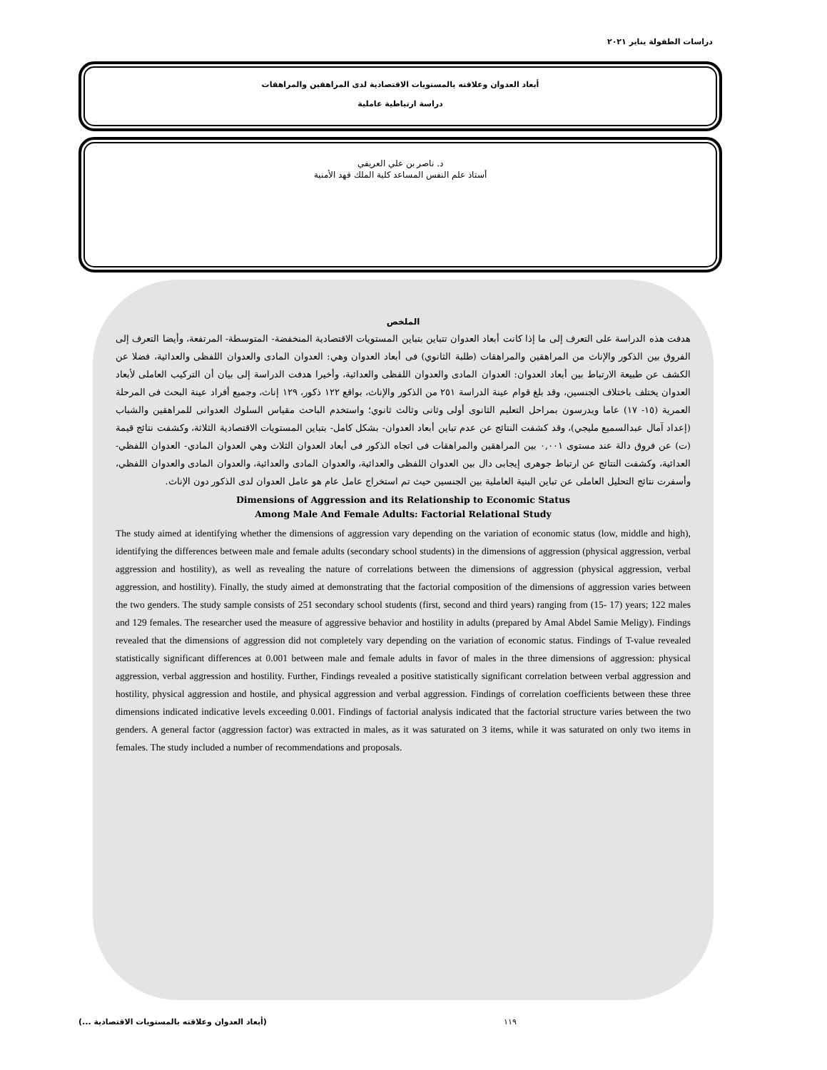دراسات الطفولة يناير ٢٠٢١
أبعاد العدوان وعلاقته بالمستويات الاقتصادية لدى المراهقين والمراهقات
دراسة ارتباطية عاملية
د. ناصر بن علي العريفي
أستاذ علم النفس المساعد كلية الملك فهد الأمنية
الملخص
هدفت هذه الدراسة على التعرف إلى ما إذا كانت أبعاد العدوان تتباين بتباين المستويات الاقتصادية المنخفضة- المتوسطة- المرتفعة، وأيضا التعرف إلى الفروق بين الذكور والإناث من المراهقين والمراهقات (طلبة الثانوي) فى أبعاد العدوان وهي: العدوان المادى والعدوان اللفظى والعدائية، فضلا عن الكشف عن طبيعة الارتباط بين أبعاد العدوان: العدوان المادى والعدوان اللفظى والعدائية، وأخيرا هدفت الدراسة إلى بيان أن التركيب العاملى لأبعاد العدوان يختلف باختلاف الجنسين، وقد بلغ قوام عينة الدراسة ٢٥١ من الذكور والإناث، بواقع ١٢٢ ذكور، ١٢٩ إناث، وجميع أفراد عينة البحث فى المرحلة العمرية (١٥- ١٧) عاما ويدرسون بمراحل التعليم الثانوى أولى وثانى وثالث ثانوي؛ واستخدم الباحث مقياس السلوك العدوانى للمراهقين والشباب (إعداد آمال عبدالسميع مليجي)، وقد كشفت النتائج عن عدم تباين أبعاد العدوان- بشكل كامل- بتباين المستويات الاقتصادية الثلاثة، وكشفت نتائج قيمة (ت) عن فروق دالة عند مستوى ٠,٠٠١ بين المراهقين والمراهقات فى اتجاه الذكور فى أبعاد العدوان الثلاث وهي العدوان المادي- العدوان اللفظي- العدائية، وكشفت النتائج عن ارتباط جوهرى إيجابى دال بين العدوان اللفظى والعدائية، والعدوان المادى والعدائية، والعدوان المادى والعدوان اللفظي، وأسفرت نتائج التحليل العاملى عن تباين البنية العاملية بين الجنسين حيث تم استخراج عامل عام هو عامل العدوان لدى الذكور دون الإناث.
Dimensions of Aggression and its Relationship to Economic Status
Among Male And Female Adults: Factorial Relational Study
The study aimed at identifying whether the dimensions of aggression vary depending on the variation of economic status (low, middle and high), identifying the differences between male and female adults (secondary school students) in the dimensions of aggression (physical aggression, verbal aggression and hostility), as well as revealing the nature of correlations between the dimensions of aggression (physical aggression, verbal aggression, and hostility). Finally, the study aimed at demonstrating that the factorial composition of the dimensions of aggression varies between the two genders. The study sample consists of 251 secondary school students (first, second and third years) ranging from (15- 17) years; 122 males and 129 females. The researcher used the measure of aggressive behavior and hostility in adults (prepared by Amal Abdel Samie Meligy). Findings revealed that the dimensions of aggression did not completely vary depending on the variation of economic status. Findings of T-value revealed statistically significant differences at 0.001 between male and female adults in favor of males in the three dimensions of aggression: physical aggression, verbal aggression and hostility. Further, Findings revealed a positive statistically significant correlation between verbal aggression and hostility, physical aggression and hostile, and physical aggression and verbal aggression. Findings of correlation coefficients between these three dimensions indicated indicative levels exceeding 0.001. Findings of factorial analysis indicated that the factorial structure varies between the two genders. A general factor (aggression factor) was extracted in males, as it was saturated on 3 items, while it was saturated on only two items in females. The study included a number of recommendations and proposals.
١١٩ (أبعاد العدوان وعلاقته بالمستويات الاقتصادية ...)